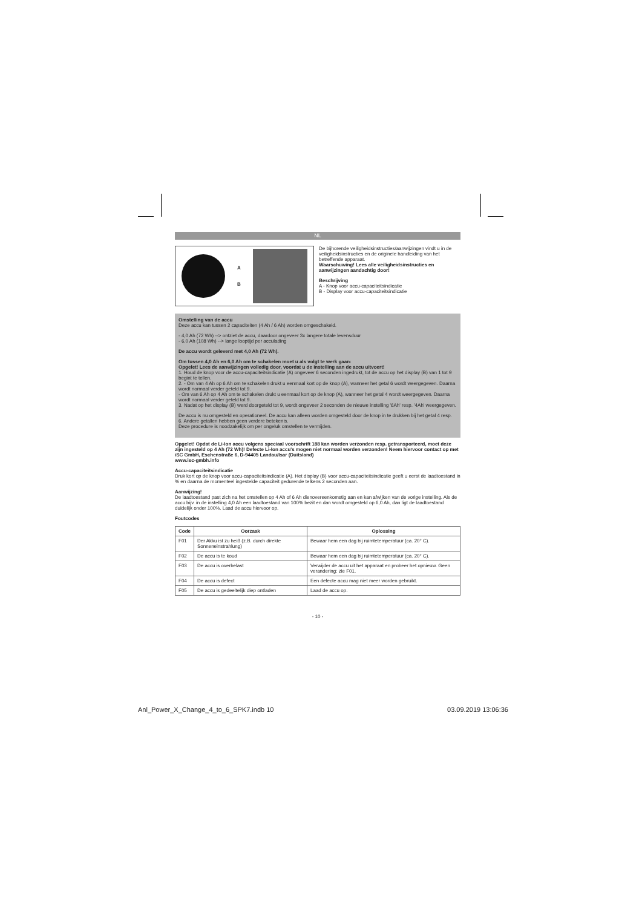NL
A
B
De bijhorende veiligheidsinstructies/aanwijzingen vindt u in de veiligheidsinstructies en de originele handleiding van het betreffende apparaat.
Waarschuwing! Lees alle veiligheidsinstructies en aanwijzingen aandachtig door!
Beschrijving
A - Knop voor accu-capaciteitsindicatie
B - Display voor accu-capaciteitsindicatie
Omstelling van de accu
Deze accu kan tussen 2 capaciteiten (4 Ah / 6 Ah) worden omgeschakeld.
- 4,0 Ah (72 Wh) --> ontziet de accu, daardoor ongeveer 3x langere totale levensduur
- 6,0 Ah (108 Wh) --> lange looptijd per acculading
De accu wordt geleverd met 4,0 Ah (72 Wh).
Om tussen 4,0 Ah en 6,0 Ah om te schakelen moet u als volgt te werk gaan:
Opgelet! Lees de aanwijzingen volledig door, voordat u de instelling aan de accu uitvoert!
1. Houd de knop voor de accu-capaciteitsindicatie (A) ongeveer 6 seconden ingedrukt, tot de accu op het display (B) van 1 tot 9 begint te tellen.
2. - Om van 4 Ah op 6 Ah om te schakelen drukt u eenmaal kort op de knop (A), wanneer het getal 6 wordt weergegeven. Daarna wordt normaal verder geteld tot 9.
- Om van 6 Ah op 4 Ah om te schakelen drukt u eenmaal kort op de knop (A), wanneer het getal 4 wordt weergegeven. Daarna wordt normaal verder geteld tot 9.
3. Nadat op het display (B) werd doorgeteld tot 9, wordt ongeveer 2 seconden de nieuwe instelling '6Ah' resp. '4Ah' weergegeven.
De accu is nu omgesteld en operationeel. De accu kan alleen worden omgesteld door de knop in te drukken bij het getal 4 resp. 6. Andere getallen hebben geen verdere betekenis.
Deze procedure is noodzakelijk om per ongeluk omstellen te vermijden.
Opgelet! Opdat de Li-Ion accu volgens speciaal voorschrift 188 kan worden verzonden resp. getransporteerd, moet deze zijn ingesteld op 4 Ah (72 Wh)! Defecte Li-Ion accu's mogen niet normaal worden verzonden! Neem hiervoor contact op met iSC GmbH, Eschenstraße 6, D-94405 Landau/Isar (Duitsland)
www.isc-gmbh.info
Accu-capaciteitsindicatie
Druk kort op de knop voor accu-capaciteitsindicatie (A). Het display (B) voor accu-capaciteitsindicatie geeft u eerst de laadtoestand in % en daarna de momenteel ingestelde capaciteit gedurende telkens 2 seconden aan.
Aanwijzing!
De laadtoestand past zich na het omstellen op 4 Ah of 6 Ah dienovereenkomstig aan en kan afwijken van de vorige instelling. Als de accu bijv. in de instelling 4,0 Ah een laadtoestand van 100% bezit en dan wordt omgesteld op 6,0 Ah, dan ligt de laadtoestand duidelijk onder 100%. Laad de accu hiervoor op.
Foutcodes
| Code | Oorzaak | Oplossing |
| --- | --- | --- |
| F01 | Der Akku ist zu heiß (z.B. durch direkte Sonneneinstrahlung) | Bewaar hem een dag bij ruimtetemperatuur (ca. 20° C). |
| F02 | De accu is te koud | Bewaar hem een dag bij ruimtetemperatuur (ca. 20° C). |
| F03 | De accu is overbelast | Verwijder de accu uit het apparaat en probeer het opnieuw. Geen verandering: zie F01. |
| F04 | De accu is defect | Een defecte accu mag niet meer worden gebruikt. |
| F05 | De accu is gedeeltelijk diep ontladen | Laad de accu op. |
- 10 -
Anl_Power_X_Change_4_to_6_SPK7.indb 10 03.09.2019 13:06:36